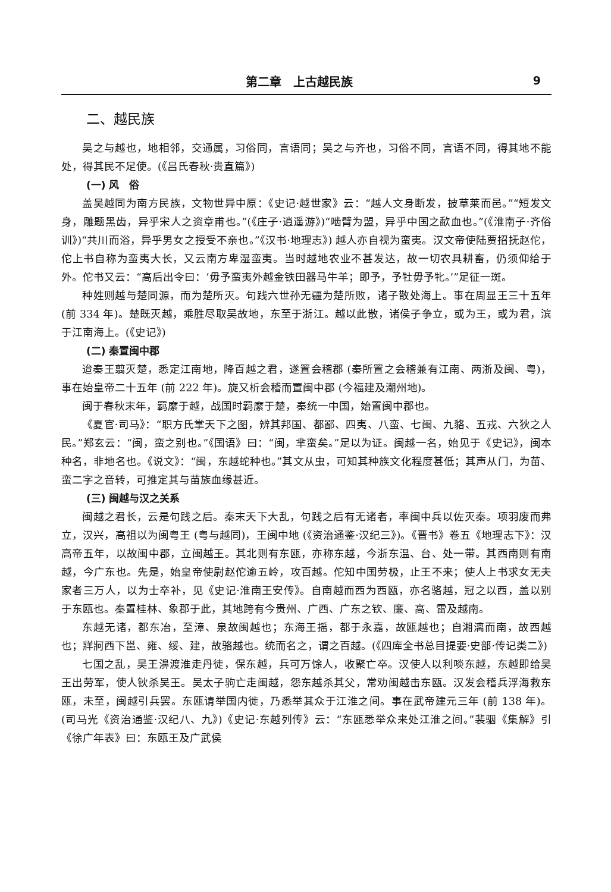第二章　上古越民族 9
二、越民族
吴之与越也，地相邻，交通属，习俗同，言语同；吴之与齐也，习俗不同，言语不同，得其地不能处，得其民不足使。(《吕氏春秋·贵直篇》)
(一) 风　俗
盖吴越同为南方民族，文物世异中原：《史记·越世家》云：“越人文身断发，披草莱而邑。”“短发文身，雕题黑齿，异乎宋人之资章甫也。”(《庄子·逍遥游》)“啮臂为盟，异乎中国之歃血也。”(《淮南子·齐俗训》)“共川而浴，异乎男女之授受不亲也。”《汉书·地理志》) 越人亦自视为蛮夷。汉文帝使陆贾招抚赵佗，佗上书自称为蛮夷大长，又云南方卑湿蛮夷。当时越地农业不甚发达，故一切农具耕畜，仍须仰给于外。佗书又云：“高后出令曰：‘毋予蛮夷外越金铁田器马牛羊；即予，予牡毋予牝。’”足征一斑。
种姓则越与楚同源，而为楚所灭。句践六世孙无疆为楚所败，诸子散处海上。事在周显王三十五年 (前 334 年)。楚既灭越，乘胜尽取吴故地，东至于浙江。越以此散，诸侯子争立，或为王，或为君，滨于江南海上。(《史记》)
(二) 秦置闽中郡
迨秦王翦灭楚，悉定江南地，降百越之君，遂置会稽郡 (秦所置之会稽兼有江南、两浙及闽、粤)，事在始皇帝二十五年 (前 222 年)。旋又析会稽而置闽中郡 (今福建及潮州地)。
闽于春秋末年，羁縻于越，战国时羁縻于楚，秦统一中国，始置闽中郡也。
《夏官·司马》：“职方氏掌天下之图，辨其邦国、都鄙、四夷、八蛮、七闽、九貉、五戎、六狄之人民。”郑玄云：“闽，蛮之别也。”《国语》曰：“闽，芈蛮矣。”足以为证。闽越一名，始见于《史记》，闽本种名，非地名也。《说文》：“闽，东越蛇种也。”其文从虫，可知其种族文化程度甚低；其声从门，为苗、蛮二字之音转，可推定其与苗族血缘甚近。
(三) 闽越与汉之关系
闽越之君长，云是句践之后。秦末天下大乱，句践之后有无诸者，率闽中兵以佐灭秦。项羽废而弗立，汉兴，高祖以为闽粤王 (粤与越同)，王闽中地 (《资治通鉴·汉纪三》)。《晋书》卷五《地理志下》：汉高帝五年，以故闽中郡，立闽越王。其北则有东瓯，亦称东越，今浙东温、台、处一带。其西南则有南越，今广东也。先是，始皇帝使尉赵佗逾五岭，攻百越。佗知中国劳极，止王不来；使人上书求女无夫家者三万人，以为士卒补，见《史记·淮南王安传》。自南越而西为西瓯，亦名骆越，冠之以西，盖以别于东瓯也。秦置桂林、象郡于此，其地跨有今贵州、广西、广东之钦、廉、高、雷及越南。
东越无诸，都东冶，至漳、泉故闽越也；东海王摇，都于永嘉，故瓯越也；自湘漓而南，故西越也；牂牁西下邕、雍、绥、建，故骆越也。统而名之，谓之百越。(《四库全书总目提要·史部·传记类二》)
七国之乱，吴王濞渡淮走丹徒，保东越，兵可万馀人，收聚亡卒。汉使人以利啖东越，东越即给吴王出劳军，使人钬杀吴王。吴太子驹亡走闽越，怨东越杀其父，常劝闽越击东瓯。汉发会稽兵浮海救东瓯，未至，闽越引兵罢。东瓯请举国内徙，乃悉举其众于江淮之间。事在武帝建元三年 (前 138 年)。(司马光《资治通鉴·汉纪八、九》)《史记·东越列传》云：“东瓯悉举众来处江淮之间。”裴骃《集解》引《徐广年表》曰：东瓯王及广武侯